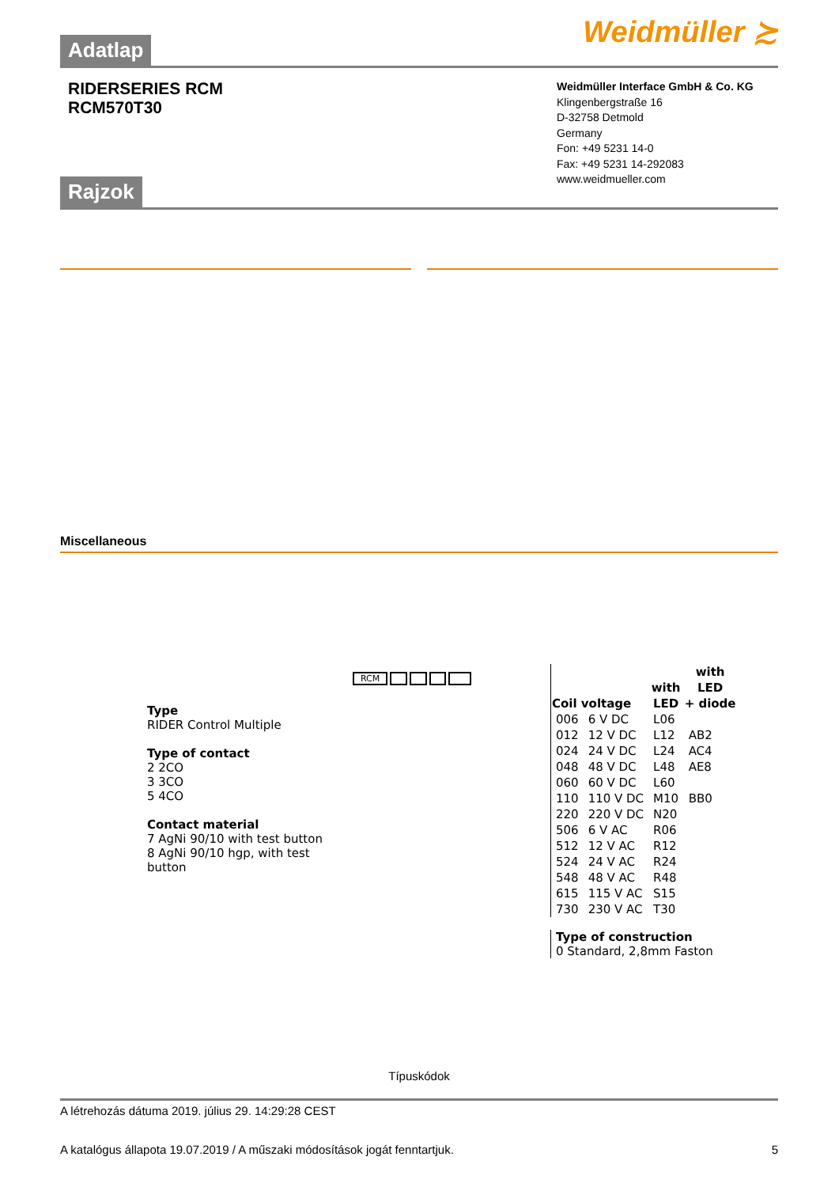Weidmüller ≿
Adatlap
RIDERSERIES RCM
RCM570T30
Weidmüller Interface GmbH & Co. KG
Klingenbergstraße 16
D-32758 Detmold
Germany
Fon: +49 5231 14-0
Fax: +49 5231 14-292083
www.weidmueller.com
Rajzok
Miscellaneous
Type
RIDER Control Multiple
Type of contact
2 2CO
3 3CO
5 4CO
Contact material
7 AgNi 90/10 with test button
8 AgNi 90/10 hgp, with test button
RCM
| | | | with |
| --- | --- | --- | --- |
| | | with | LED |
| Coil voltage | | LED | + diode |
| 006 | 6 V DC | L06 | |
| 012 | 12 V DC | L12 | AB2 |
| 024 | 24 V DC | L24 | AC4 |
| 048 | 48 V DC | L48 | AE8 |
| 060 | 60 V DC | L60 | |
| 110 | 110 V DC | M10 | BB0 |
| 220 | 220 V DC | N20 | |
| 506 | 6 V AC | R06 | |
| 512 | 12 V AC | R12 | |
| 524 | 24 V AC | R24 | |
| 548 | 48 V AC | R48 | |
| 615 | 115 V AC | S15 | |
| 730 | 230 V AC | T30 | |
Type of construction
0 Standard, 2,8mm Faston
Típuskódok
A létrehozás dátuma 2019. július 29. 14:29:28 CEST
A katalógus állapota 19.07.2019 / A műszaki módosítások jogát fenntartjuk. 5